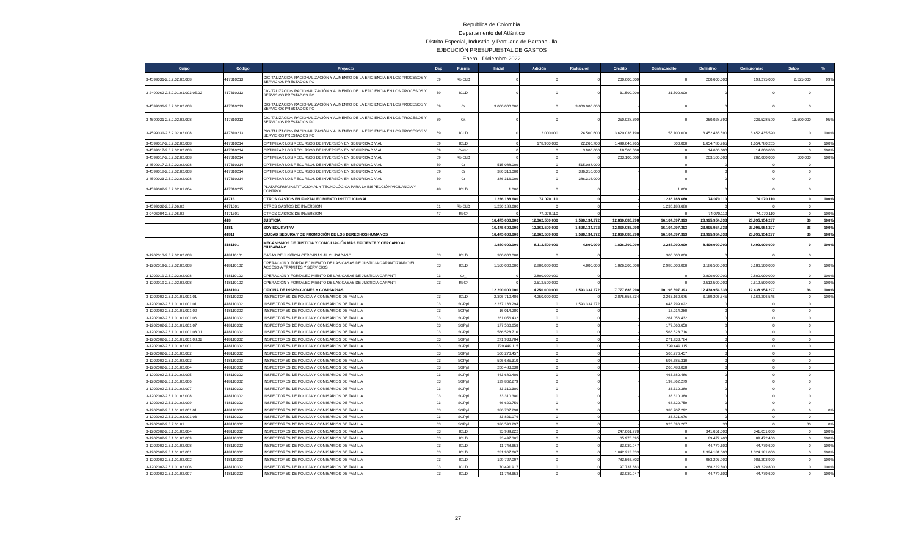Republica de Colombia
Departamento del Atlántico
Distrito Especial, Industrial y Portuario de Barranquilla
EJECUCIÓN PRESUPUESTAL DE GASTOS
Enero - Diciembre 2022
| Cuipo | Código | Proyecto | Dep | Fuente | Inicial | Adición | Reducción | Credito | Contracredito | Definitivo | Compromiso | Saldo | % |
| --- | --- | --- | --- | --- | --- | --- | --- | --- | --- | --- | --- | --- | --- |
| 3-4599031-2.3.2.02.02.008 | 417310213 | DIGITALIZACIÓN RACIONALIZACIÓN Y AUMENTO DE LA EFICIENCIA EN LOS PROCESOS Y SERVICIOS PRESTADOS PO | 59 | RbICLD | 0 | 0 | 0 | 200.600.000 | 0 | 200.600.000 | 198.275.000 | 2.325.000 | 99% |
| 3-2499062-2.3.2.01.01.003.05.02 | 417310213 | DIGITALIZACIÓN RACIONALIZACIÓN Y AUMENTO DE LA EFICIENCIA EN LOS PROCESOS Y SERVICIOS PRESTADOS PO | 59 | ICLD | 0 | 0 | 0 | 31.500.000 | 31.500.000 | 0 | 0 | 0 | |
| 3-4599031-2.3.2.02.02.008 | 417310213 | DIGITALIZACIÓN RACIONALIZACIÓN Y AUMENTO DE LA EFICIENCIA EN LOS PROCESOS Y SERVICIOS PRESTADOS PO | 59 | Cr | 3.000.000.000 | 0 | 3.000.000.000 | - | 0 | 0 | 0 | 0 | |
| 3-4599031-2.3.2.02.02.008 | 417310213 | DIGITALIZACIÓN RACIONALIZACIÓN Y AUMENTO DE LA EFICIENCIA EN LOS PROCESOS Y SERVICIOS PRESTADOS PO | 59 | Cr. | 0 | 0 | 0 | 250.028.590 | 0 | 250.028.590 | 236.528.590 | 13.500.000 | 95% |
| 3-4599031-2.3.2.02.02.008 | 417310213 | DIGITALIZACIÓN RACIONALIZACIÓN Y AUMENTO DE LA EFICIENCIA EN LOS PROCESOS Y SERVICIOS PRESTADOS PO | 59 | ICLD | 0 | 12.000.000 | 24.500.600 | 3.620.036.190 | 155.100.000 | 3.452.435.590 | 3.452.435.590 | 0 | 100% |
| 3-4599017-2.3.2.02.02.008 | 417310214 | OPTIMIZAR LOS RECURSOS DE INVERSIÓN EN SEGURIDAD VIAL | 59 | ICLD | 0 | 178.900.000 | 22.266.700 | 1.498.646.965 | 500.000 | 1.654.780.265 | 1.654.780.265 | 0 | 100% |
| 3-4599017-2.3.2.02.02.008 | 417310214 | OPTIMIZAR LOS RECURSOS DE INVERSIÓN EN SEGURIDAD VIAL | 59 | Comp | 0 | 0 | 3.900.000 | 18.500.000 | 0 | 14.600.000 | 14.600.000 | 0 | 100% |
| 3-4599017-2.3.2.02.02.008 | 417310214 | OPTIMIZAR LOS RECURSOS DE INVERSIÓN EN SEGURIDAD VIAL | 59 | RbICLD | 0 | 0 | 0 | 203.100.000 | 0 | 203.100.000 | 202.600.000 | 500.000 | 100% |
| 3-4599017-2.3.2.02.02.008 | 417310214 | OPTIMIZAR LOS RECURSOS DE INVERSIÓN EN SEGURIDAD VIAL | 59 | Cr | 515.088.000 | 0 | 515.088.000 | - | 0 | 0 | 0 | 0 | |
| 3-4599018-2.3.2.02.02.008 | 417310214 | OPTIMIZAR LOS RECURSOS DE INVERSIÓN EN SEGURIDAD VIAL | 59 | Cr | 386.316.000 | 0 | 386.316.000 | - | 0 | 0 | 0 | 0 | |
| 3-4599023-2.3.2.02.02.008 | 417310214 | OPTIMIZAR LOS RECURSOS DE INVERSIÓN EN SEGURIDAD VIAL | 59 | Cr | 386.316.000 | 0 | 386.316.000 | - | 0 | 0 | 0 | 0 | |
| 3-4599002-2.3.2.02.01.004 | 417310215 | PLATAFORMA INSTITUCIONAL Y TECNOLÓGICA PARA LA INSPECCIÓN VIGILANCIA Y CONTROL | 48 | ICLD | 1.000 | 0 | 0 | - | 1.000 | 0 | 0 | 0 | |
| | 41713 | OTROS GASTOS EN FORTALECIMIENTO INSTITUCIONAL | | | 1.236.188.680 | 74.070.110 | 0 | - | 1.236.188.680 | 74.070.110 | 74.070.110 | 0 | 100% |
| 3-4599032-2.3.7.06.02 | 4171301 | OTROS GASTOS DE INVERSIÓN | 01 | RbICLD | 1.236.188.680 | 0 | 0 | - | 1.236.188.680 | 0 | 0 | 0 | |
| 3-0406004-2.3.7.06.02 | 4171301 | OTROS GASTOS DE INVERSIÓN | 47 | RbCr | 0 | 74.070.110 | 0 | - | 0 | 74.070.110 | 74.070.110 | 0 | 100% |
| | 418 | JUSTICIA | | | 16.475.600.000 | 12.362.500.000 | 1.598.134.272 | 12.860.085.998 | 16.104.097.393 | 23.995.954.333 | 23.995.954.297 | 36 | 100% |
| | 4181 | SOY EQUITATIVA | | | 16.475.600.000 | 12.362.500.000 | 1.598.134.272 | 12.860.085.998 | 16.104.097.393 | 23.995.954.333 | 23.995.954.297 | 36 | 100% |
| | 41811 | CIUDAD SEGURA Y DE PROMOCIÓN DE LOS DERECHOS HUMANOS | | | 16.475.600.000 | 12.362.500.000 | 1.598.134.272 | 12.860.085.998 | 16.104.097.393 | 23.995.954.333 | 23.995.954.297 | 36 | 100% |
| | 4181101 | MECANISMOS DE JUSTICIA Y CONCILIACIÓN MÁS EFICIENTE Y CERCANO AL CIUDADANO | | | 1.850.000.000 | 8.112.500.000 | 4.800.000 | 1.826.300.000 | 3.285.000.000 | 8.499.000.000 | 8.499.000.000 | 0 | 100% |
| 3-1202013-2.3.2.02.02.008 | 418110101 | CASAS DE JUSTICIA CERCANAS AL CIUDADANO | 03 | ICLD | 300.000.000 | 0 | 0 | - | 300.000.000 | 0 | 0 | 0 | |
| 3-1202019-2.3.2.02.02.008 | 418110102 | OPERACIÓN Y FORTALECIMIENTO DE LAS CASAS DE JUSTICIA GARANTIZANDO EL ACCESO A TRAMITES Y SERVICIOS | 03 | ICLD | 1.550.000.000 | 2.800.000.000 | 4.800.000 | 1.826.300.000 | 2.985.000.000 | 3.186.500.000 | 3.186.500.000 | 0 | 100% |
| 3-1202019-2.3.2.02.02.008 | 418110102 | OPERACIÓN Y FORTALECIMIENTO DE LAS CASAS DE JUSTICIA GARANTÍ | 03 | Cr_ | 0 | 2.800.000.000 | 0 | - | 0 | 2.800.000.000 | 2.800.000.000 | 0 | 100% |
| 3-1202019-2.3.2.02.02.008 | 418110102 | OPERACIÓN Y FORTALECIMIENTO DE LAS CASAS DE JUSTICIA GARANTÍ | 03 | RbCr | 0 | 2.512.500.000 | 0 | - | 0 | 2.512.500.000 | 2.512.500.000 | 0 | 100% |
| | 4181103 | OFICINA DE INSPECCIONES Y COMISARIAS | | | 12.200.000.000 | 4.250.000.000 | 1.593.334.272 | 7.777.885.998 | 10.195.597.393 | 12.438.954.333 | 12.438.954.297 | 36 | 100% |
| 3-1202002-2.3.1.01.01.001.01 | 418110302 | INSPECTORES DE POLICÍA Y COMISARIOS DE FAMILIA | 03 | ICLD | 2.306.710.486 | 4.250.000.000 | 0 | 2.875.656.734 | 3.263.160.675 | 6.169.206.545 | 6.169.206.545 | 0 | 100% |
| 3-1202002-2.3.1.01.01.001.01 | 418110302 | INSPECTORES DE POLICÍA Y COMISARIOS DE FAMILIA | 03 | SGPpl | 2.237.133.294 | 0 | 1.593.334.272 | - | 643.799.022 | 0 | 0 | 0 | |
| 3-1202002-2.3.1.01.01.001.02 | 418110302 | INSPECTORES DE POLICÍA Y COMISARIOS DE FAMILIA | 03 | SGPpl | 16.014.280 | 0 | 0 | - | 16.014.280 | 0 | 0 | 0 | |
| 3-1202002-2.3.1.01.01.001.06 | 418110302 | INSPECTORES DE POLICÍA Y COMISARIOS DE FAMILIA | 03 | SGPpl | 261.056.432 | 0 | 0 | - | 261.056.432 | 0 | 0 | 0 | |
| 3-1202002-2.3.1.01.01.001.07 | 418110302 | INSPECTORES DE POLICÍA Y COMISARIOS DE FAMILIA | 03 | SGPpl | 177.560.650 | 0 | 0 | - | 177.560.650 | 0 | 0 | 0 | |
| 3-1202002-2.3.1.01.01.001.08.01 | 418110302 | INSPECTORES DE POLICÍA Y COMISARIOS DE FAMILIA | 03 | SGPpl | 566.528.716 | 0 | 0 | - | 566.528.716 | 0 | 0 | 0 | |
| 3-1202002-2.3.1.01.01.001.08.02 | 418110302 | INSPECTORES DE POLICÍA Y COMISARIOS DE FAMILIA | 03 | SGPpl | 271.933.784 | 0 | 0 | - | 271.933.784 | 0 | 0 | 0 | |
| 3-1202002-2.3.1.01.02.001 | 418110302 | INSPECTORES DE POLICÍA Y COMISARIOS DE FAMILIA | 03 | SGPpl | 799.449.115 | 0 | 0 | - | 799.449.115 | 0 | 0 | 0 | |
| 3-1202002-2.3.1.01.02.002 | 418110302 | INSPECTORES DE POLICÍA Y COMISARIOS DE FAMILIA | 03 | SGPpl | 566.276.457 | 0 | 0 | - | 566.276.457 | 0 | 0 | 0 | |
| 3-1202002-2.3.1.01.02.003 | 418110302 | INSPECTORES DE POLICÍA Y COMISARIOS DE FAMILIA | 03 | SGPpl | 596.685.310 | 0 | 0 | - | 596.685.310 | 0 | 0 | 0 | |
| 3-1202002-2.3.1.01.02.004 | 418110302 | INSPECTORES DE POLICÍA Y COMISARIOS DE FAMILIA | 03 | SGPpl | 266.483.038 | 0 | 0 | - | 266.483.038 | 0 | 0 | 0 | |
| 3-1202002-2.3.1.01.02.005 | 418110302 | INSPECTORES DE POLICÍA Y COMISARIOS DE FAMILIA | 03 | SGPpl | 463.680.486 | 0 | 0 | - | 463.680.486 | 0 | 0 | 0 | |
| 3-1202002-2.3.1.01.02.006 | 418110302 | INSPECTORES DE POLICÍA Y COMISARIOS DE FAMILIA | 03 | SGPpl | 199.862.279 | 0 | 0 | - | 199.862.279 | 0 | 0 | 0 | |
| 3-1202002-2.3.1.01.02.007 | 418110302 | INSPECTORES DE POLICÍA Y COMISARIOS DE FAMILIA | 03 | SGPpl | 33.310.380 | 0 | 0 | - | 33.310.380 | 0 | 0 | 0 | |
| 3-1202002-2.3.1.01.02.008 | 418110302 | INSPECTORES DE POLICÍA Y COMISARIOS DE FAMILIA | 03 | SGPpl | 33.310.380 | 0 | 0 | - | 33.310.380 | 0 | 0 | 0 | |
| 3-1202002-2.3.1.01.02.009 | 418110302 | INSPECTORES DE POLICÍA Y COMISARIOS DE FAMILIA | 03 | SGPpl | 66.620.759 | 0 | 0 | - | 66.620.759 | 0 | 0 | 0 | |
| 3-1202002-2.3.1.01.03.001.01 | 418110302 | INSPECTORES DE POLICÍA Y COMISARIOS DE FAMILIA | 03 | SGPpl | 380.707.298 | 0 | 0 | - | 380.707.292 | 6 | 0 | 6 | 0% |
| 3-1202002-2.3.1.01.03.001.03 | 418110302 | INSPECTORES DE POLICÍA Y COMISARIOS DE FAMILIA | 03 | SGPpl | 33.821.076 | 0 | 0 | - | 33.821.076 | 0 | 0 | 0 | |
| 3-1202002-2.3.7.01.01 | 418110302 | INSPECTORES DE POLICÍA Y COMISARIOS DE FAMILIA | 03 | SGPpl | 926.596.297 | 0 | 0 | - | 926.596.267 | 30 | 0 | 30 | 0% |
| 3-1202002-2.3.1.01.02.004 | 418110302 | INSPECTORES DE POLICÍA Y COMISARIOS DE FAMILIA | 03 | ICLD | 93.989.222 | 0 | 0 | 247.661.778 | 0 | 341.651.000 | 341.651.000 | 0 | 100% |
| 3-1202002-2.3.1.01.02.009 | 418110302 | INSPECTORES DE POLICÍA Y COMISARIOS DE FAMILIA | 03 | ICLD | 23.497.305 | 0 | 0 | 65.975.095 | 0 | 89.472.400 | 89.472.400 | 0 | 100% |
| 3-1202002-2.3.1.01.02.008 | 418110302 | INSPECTORES DE POLICÍA Y COMISARIOS DE FAMILIA | 03 | ICLD | 11.748.653 | 0 | 0 | 33.030.947 | 0 | 44.779.600 | 44.779.600 | 0 | 100% |
| 3-1202002-2.3.1.01.02.001 | 418110302 | INSPECTORES DE POLICÍA Y COMISARIOS DE FAMILIA | 03 | ICLD | 281.967.667 | 0 | 0 | 1.042.213.333 | 0 | 1.324.181.000 | 1.324.181.000 | 0 | 100% |
| 3-1202002-2.3.1.01.02.002 | 418110302 | INSPECTORES DE POLICÍA Y COMISARIOS DE FAMILIA | 03 | ICLD | 199.727.097 | 0 | 0 | 783.566.803 | 0 | 983.293.900 | 983.293.900 | 0 | 100% |
| 3-1202002-2.3.1.01.02.006 | 418110302 | INSPECTORES DE POLICÍA Y COMISARIOS DE FAMILIA | 03 | ICLD | 70.491.917 | 0 | 0 | 197.737.883 | 0 | 268.229.800 | 268.229.800 | 0 | 100% |
| 3-1202002-2.3.1.01.02.007 | 418110302 | INSPECTORES DE POLICÍA Y COMISARIOS DE FAMILIA | 03 | ICLD | 11.748.653 | 0 | 0 | 33.030.947 | 0 | 44.779.600 | 44.779.600 | 0 | 100% |
27